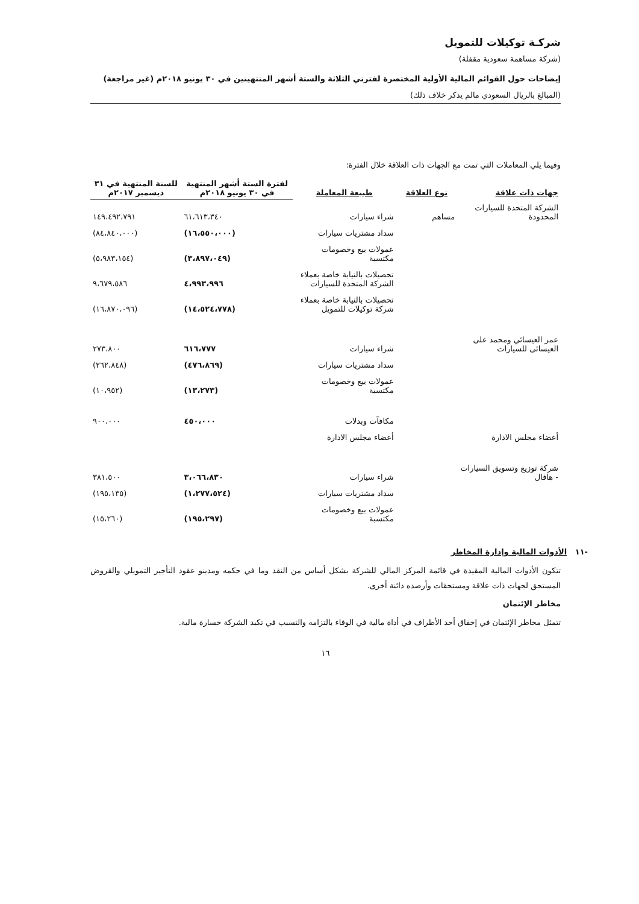شركـة توكيلات للتمويل
(شركة مساهمة سعودية مقفلة)
إيضاحات حول القوائم المالية الأولية المختصرة لفترتي الثلاثة والستة أشهر المنتهيتين في ٣٠ يونيو ٢٠١٨م (غير مراجعة)
(المبالغ بالريال السعودي مالم يذكر خلاف ذلك)
وفيما يلي المعاملات التي تمت مع الجهات ذات العلاقة خلال الفترة:
| جهات ذات علاقة | نوع العلاقة | طبيعة المعاملة | لفترة الستة أشهر المنتهية في ٣٠ يونيو ٢٠١٨م | للسنة المنتهية في ٣١ ديسمبر ٢٠١٧م |
| --- | --- | --- | --- | --- |
| الشركة المتحدة للسيارات المحدودة | مساهم | شراء سيارات | ٦١،٦١٣،٣٤٠ | ١٤٩،٤٩٢،٧٩١ |
| | | سداد مشتريات سيارات | (١٦،٥٥٠،٠٠٠) | (٨٤،٨٤٠،٠٠٠) |
| | | عمولات بيع وخصومات مكتسبة | (٣،٨٩٧،٠٤٩) | (٥،٩٨٣،١٥٤) |
| | | تحصيلات بالنيابة خاصة بعملاء الشركة المتحدة للسيارات | ٤،٩٩٣،٩٩٦ | ٩،٦٧٩،٥٨٦ |
| | | تحصيلات بالنيابة خاصة بعملاء شركة توكيلات للتمويل | (١٤،٥٢٤،٧٧٨) | (١٦،٨٧٠،٠٩٦) |
| عمر العيسائي ومحمد على العيسائى للسيارات | | شراء سيارات | ٦١٦،٧٧٧ | ٢٧٣،٨٠٠ |
| | | سداد مشتريات سيارات | (٤٧٦،٨٦٩) | (٢٦٢،٨٤٨) |
| | | عمولات بيع وخصومات مكتسبة | (١٣،٢٧٣) | (١٠،٩٥٢) |
| | | مكافآت وبدلات | ٤٥٠،٠٠٠ | ٩٠٠،٠٠٠ |
| أعضاء مجلس الادارة | | أعضاء مجلس الادارة | | |
| شركة توزيع وتسويق السيارات - هافال | | شراء سيارات | ٣،٠٦٦،٨٣٠ | ٣٨١،٥٠٠ |
| | | سداد مشتريات سيارات | (١،٢٧٧،٥٢٤) | (١٩٥،١٣٥) |
| | | عمولات بيع وخصومات مكتسبة | (١٩٥،٢٩٧) | (١٥،٢٦٠) |
-١١ الأدوات المالية وإدارة المخاطر
تتكون الأدوات المالية المقيدة في قائمة المركز المالي للشركة بشكل أساس من النقد وما في حكمه ومدينو عقود التأجير التمويلي والقروض المستحق لجهات ذات علاقة ومستحقات وأرصده دائنة أخرى.
مخاطر الإئتمان
تتمثل مخاطر الإئتمان في إخفاق أحد الأطراف في أداة مالية في الوفاء بالتزامه والتسبب في تكبد الشركة خسارة مالية.
١٦